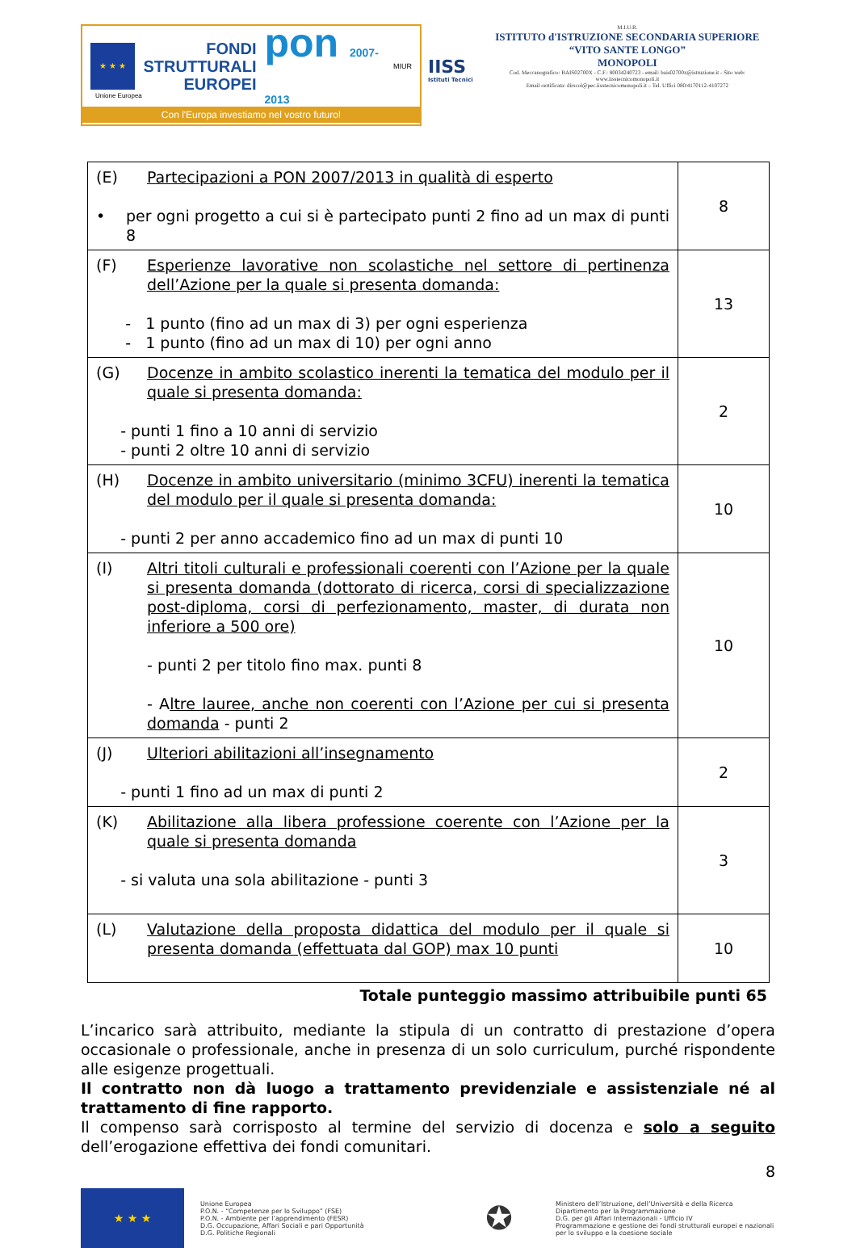★ ★ ★
FONDI
STRUTTURALI
EUROPEI
pon 2007-2013
MIUR
Unione Europea
Con l'Europa investiamo nel vostro futuro!
IISS
Istituti Tecnici
M.I.U.R.
ISTITUTO d'ISTRUZIONE SECONDARIA SUPERIORE
“VITO SANTE LONGO”
MONOPOLI
Cod. Meccanografico: BAIS02700X - C.F.: 80034240723 - email: bais02700x@istruzione.it - Sito web: www.iisstecnicomonopoli.it
Email certificata: dirscol@pec.iisstecnicomonopoli.it – Tel. Uffici 080/4170112-4107272
| (E) Partecipazioni a PON 2007/2013 in qualità di esperto • per ogni progetto a cui si è partecipato punti 2 fino ad un max di punti 8 | 8 |
| (F) Esperienze lavorative non scolastiche nel settore di pertinenza dell’Azione per la quale si presenta domanda: - 1 punto (fino ad un max di 3) per ogni esperienza - 1 punto (fino ad un max di 10) per ogni anno | 13 |
| (G) Docenze in ambito scolastico inerenti la tematica del modulo per il quale si presenta domanda: - punti 1 fino a 10 anni di servizio - punti 2 oltre 10 anni di servizio | 2 |
| (H) Docenze in ambito universitario (minimo 3CFU) inerenti la tematica del modulo per il quale si presenta domanda: - punti 2 per anno accademico fino ad un max di punti 10 | 10 |
| (I) Altri titoli culturali e professionali coerenti con l’Azione per la quale si presenta domanda (dottorato di ricerca, corsi di specializzazione post-diploma, corsi di perfezionamento, master, di durata non inferiore a 500 ore) - punti 2 per titolo fino max. punti 8 - A ltre lauree, anche non coerenti con l’Azione per cui si presenta domanda - punti 2 | 10 |
| (J) Ulteriori abilitazioni all’insegnamento - punti 1 fino ad un max di punti 2 | 2 |
| (K) Abilitazione alla libera professione coerente con l’Azione per la quale si presenta domanda - si valuta una sola abilitazione - punti 3 | 3 |
| (L) Valutazione della proposta didattica del modulo per il quale si presenta domanda (effettuata dal GOP) max 10 punti | 10 |
Totale punteggio massimo attribuibile punti 65
L’incarico sarà attribuito, mediante la stipula di un contratto di prestazione d’opera occasionale o professionale, anche in presenza di un solo curriculum, purché rispondente alle esigenze progettuali.
Il contratto non dà luogo a trattamento previdenziale e assistenziale né al trattamento di fine rapporto.
Il compenso sarà corrisposto al termine del servizio di docenza e solo a seguito dell’erogazione effettiva dei fondi comunitari.
8
★ ★ ★
Unione Europea
P.O.N. - “Competenze per lo Sviluppo” (FSE)
P.O.N. - Ambiente per l’apprendimento (FESR)
D.G. Occupazione, Affari Sociali e pari Opportunità
D.G. Politiche Regionali
✪
Ministero dell’Istruzione, dell’Università e della Ricerca
Dipartimento per la Programmazione
D.G. per gli Affari Internazionali - Ufficio IV
Programmazione e gestione dei fondi strutturali europei e nazionali per lo sviluppo e la coesione sociale